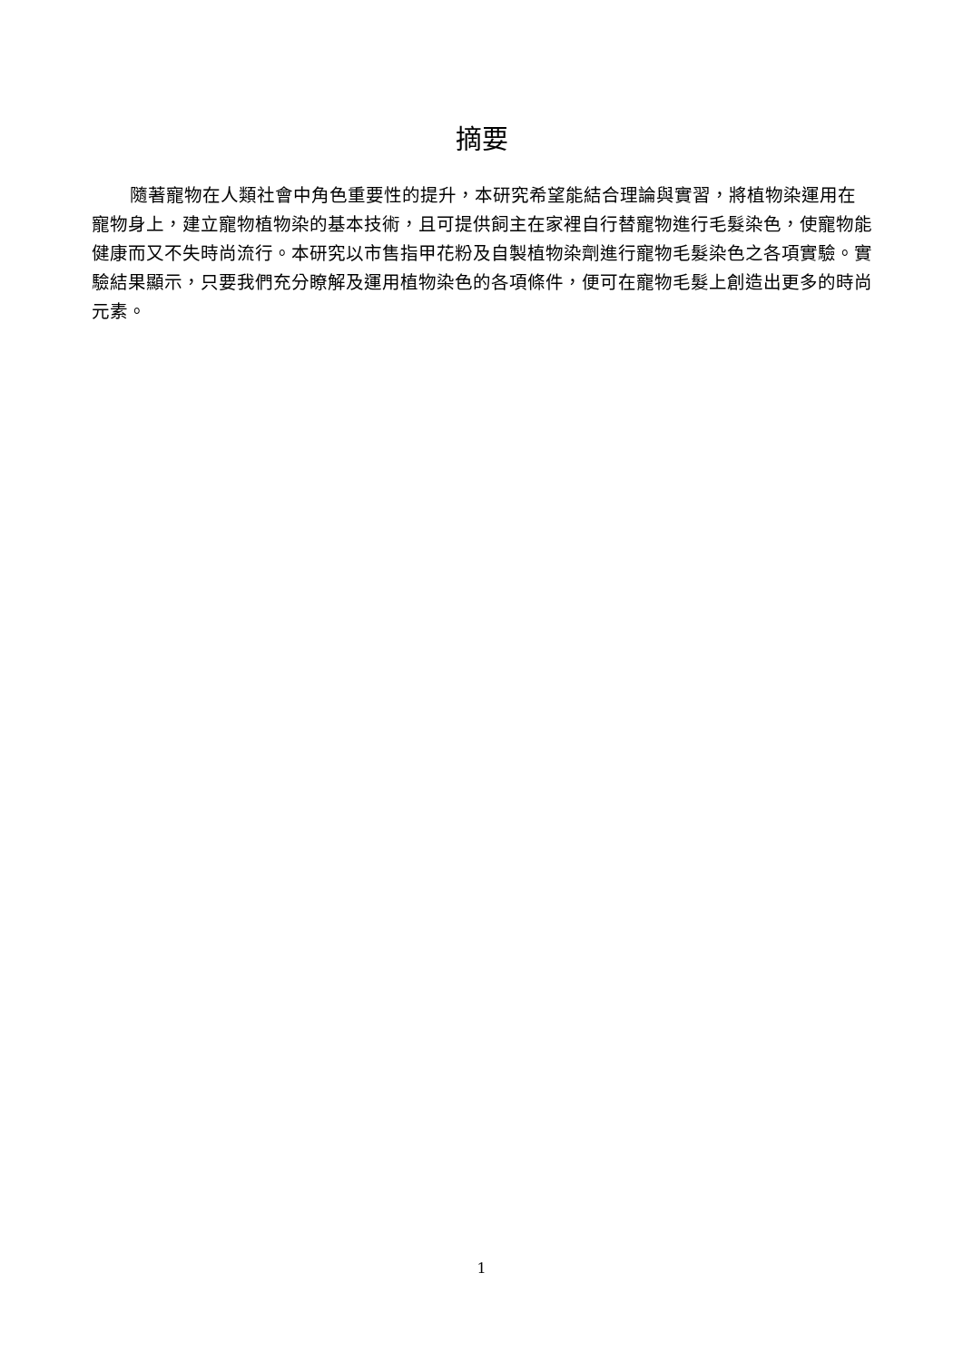摘要
隨著寵物在人類社會中角色重要性的提升，本研究希望能結合理論與實習，將植物染運用在寵物身上，建立寵物植物染的基本技術，且可提供飼主在家裡自行替寵物進行毛髮染色，使寵物能健康而又不失時尚流行。本研究以市售指甲花粉及自製植物染劑進行寵物毛髮染色之各項實驗。實驗結果顯示，只要我們充分瞭解及運用植物染色的各項條件，便可在寵物毛髮上創造出更多的時尚元素。
1